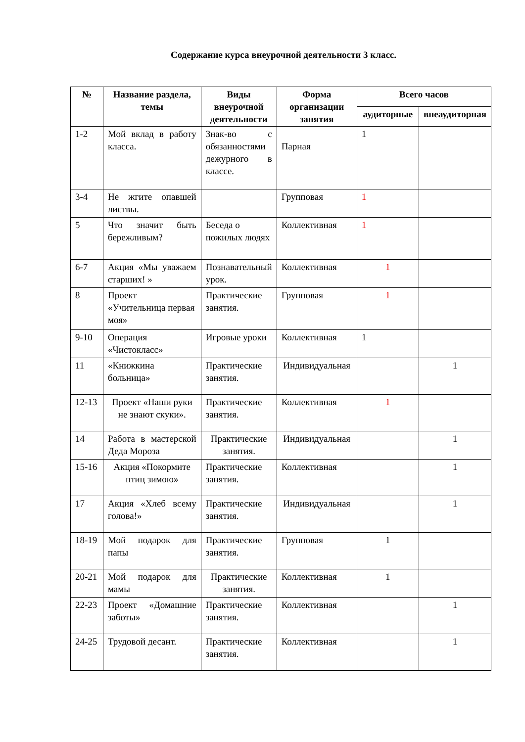Содержание курса внеурочной деятельности 3 класс.
| № | Название раздела, темы | Виды внеурочной деятельности | Форма организации занятия | Всего часов | |
| --- | --- | --- | --- | --- | --- |
| | | | | аудиторные | внеаудиторная |
| 1-2 | Мой вклад в работу класса. | Знак-во с обязанностями дежурного в классе. | Парная | 1 | |
| 3-4 | Не жгите опавшей листвы. | | Групповая | 1 | |
| 5 | Что значит быть бережливым? | Беседа о пожилых людях | Коллективная | 1 | |
| 6-7 | Акция «Мы уважаем старших! » | Познавательный урок. | Коллективная | 1 | |
| 8 | Проект «Учительница первая моя» | Практические занятия. | Групповая | 1 | |
| 9-10 | Операция «Чистокласс» | Игровые уроки | Коллективная | 1 | |
| 11 | «Книжкина больница» | Практические занятия. | Индивидуальная | | 1 |
| 12-13 | Проект «Наши руки не знают скуки». | Практические занятия. | Коллективная | 1 | |
| 14 | Работа в мастерской Деда Мороза | Практические занятия. | Индивидуальная | | 1 |
| 15-16 | Акция «Покормите птиц зимою» | Практические занятия. | Коллективная | | 1 |
| 17 | Акция «Хлеб всему голова!» | Практические занятия. | Индивидуальная | | 1 |
| 18-19 | Мой подарок для папы | Практические занятия. | Групповая | 1 | |
| 20-21 | Мой подарок для мамы | Практические занятия. | Коллективная | 1 | |
| 22-23 | Проект «Домашние заботы» | Практические занятия. | Коллективная | | 1 |
| 24-25 | Трудовой десант. | Практические занятия. | Коллективная | | 1 |